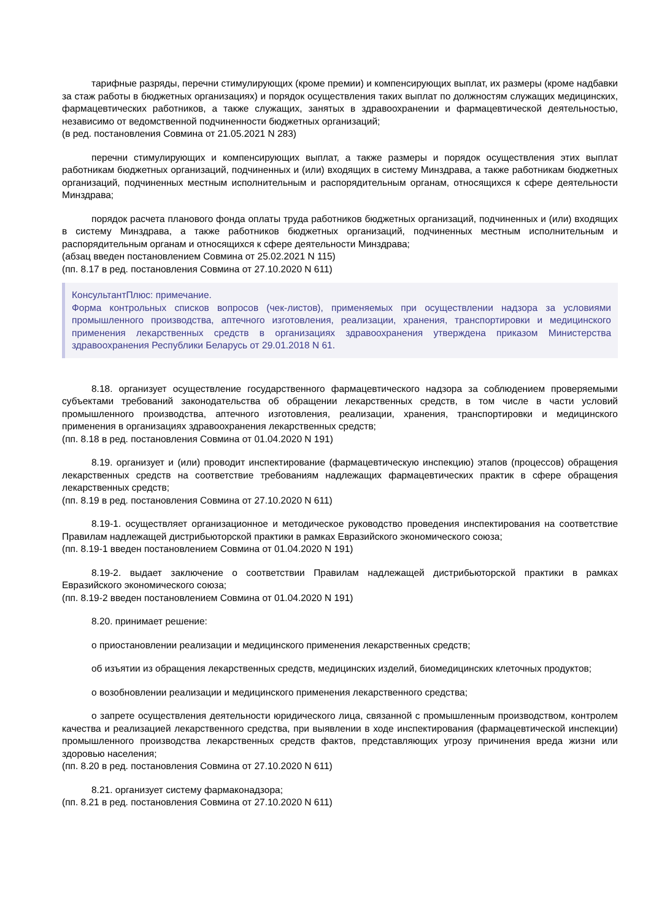тарифные разряды, перечни стимулирующих (кроме премии) и компенсирующих выплат, их размеры (кроме надбавки за стаж работы в бюджетных организациях) и порядок осуществления таких выплат по должностям служащих медицинских, фармацевтических работников, а также служащих, занятых в здравоохранении и фармацевтической деятельностью, независимо от ведомственной подчиненности бюджетных организаций;
(в ред. постановления Совмина от 21.05.2021 N 283)
перечни стимулирующих и компенсирующих выплат, а также размеры и порядок осуществления этих выплат работникам бюджетных организаций, подчиненных и (или) входящих в систему Минздрава, а также работникам бюджетных организаций, подчиненных местным исполнительным и распорядительным органам, относящихся к сфере деятельности Минздрава;
порядок расчета планового фонда оплаты труда работников бюджетных организаций, подчиненных и (или) входящих в систему Минздрава, а также работников бюджетных организаций, подчиненных местным исполнительным и распорядительным органам и относящихся к сфере деятельности Минздрава;
(абзац введен постановлением Совмина от 25.02.2021 N 115)
(пп. 8.17 в ред. постановления Совмина от 27.10.2020 N 611)
КонсультантПлюс: примечание.
Форма контрольных списков вопросов (чек-листов), применяемых при осуществлении надзора за условиями промышленного производства, аптечного изготовления, реализации, хранения, транспортировки и медицинского применения лекарственных средств в организациях здравоохранения утверждена приказом Министерства здравоохранения Республики Беларусь от 29.01.2018 N 61.
8.18. организует осуществление государственного фармацевтического надзора за соблюдением проверяемыми субъектами требований законодательства об обращении лекарственных средств, в том числе в части условий промышленного производства, аптечного изготовления, реализации, хранения, транспортировки и медицинского применения в организациях здравоохранения лекарственных средств;
(пп. 8.18 в ред. постановления Совмина от 01.04.2020 N 191)
8.19. организует и (или) проводит инспектирование (фармацевтическую инспекцию) этапов (процессов) обращения лекарственных средств на соответствие требованиям надлежащих фармацевтических практик в сфере обращения лекарственных средств;
(пп. 8.19 в ред. постановления Совмина от 27.10.2020 N 611)
8.19-1. осуществляет организационное и методическое руководство проведения инспектирования на соответствие Правилам надлежащей дистрибьюторской практики в рамках Евразийского экономического союза;
(пп. 8.19-1 введен постановлением Совмина от 01.04.2020 N 191)
8.19-2. выдает заключение о соответствии Правилам надлежащей дистрибьюторской практики в рамках Евразийского экономического союза;
(пп. 8.19-2 введен постановлением Совмина от 01.04.2020 N 191)
8.20. принимает решение:
о приостановлении реализации и медицинского применения лекарственных средств;
об изъятии из обращения лекарственных средств, медицинских изделий, биомедицинских клеточных продуктов;
о возобновлении реализации и медицинского применения лекарственного средства;
о запрете осуществления деятельности юридического лица, связанной с промышленным производством, контролем качества и реализацией лекарственного средства, при выявлении в ходе инспектирования (фармацевтической инспекции) промышленного производства лекарственных средств фактов, представляющих угрозу причинения вреда жизни или здоровью населения;
(пп. 8.20 в ред. постановления Совмина от 27.10.2020 N 611)
8.21. организует систему фармаконадзора;
(пп. 8.21 в ред. постановления Совмина от 27.10.2020 N 611)